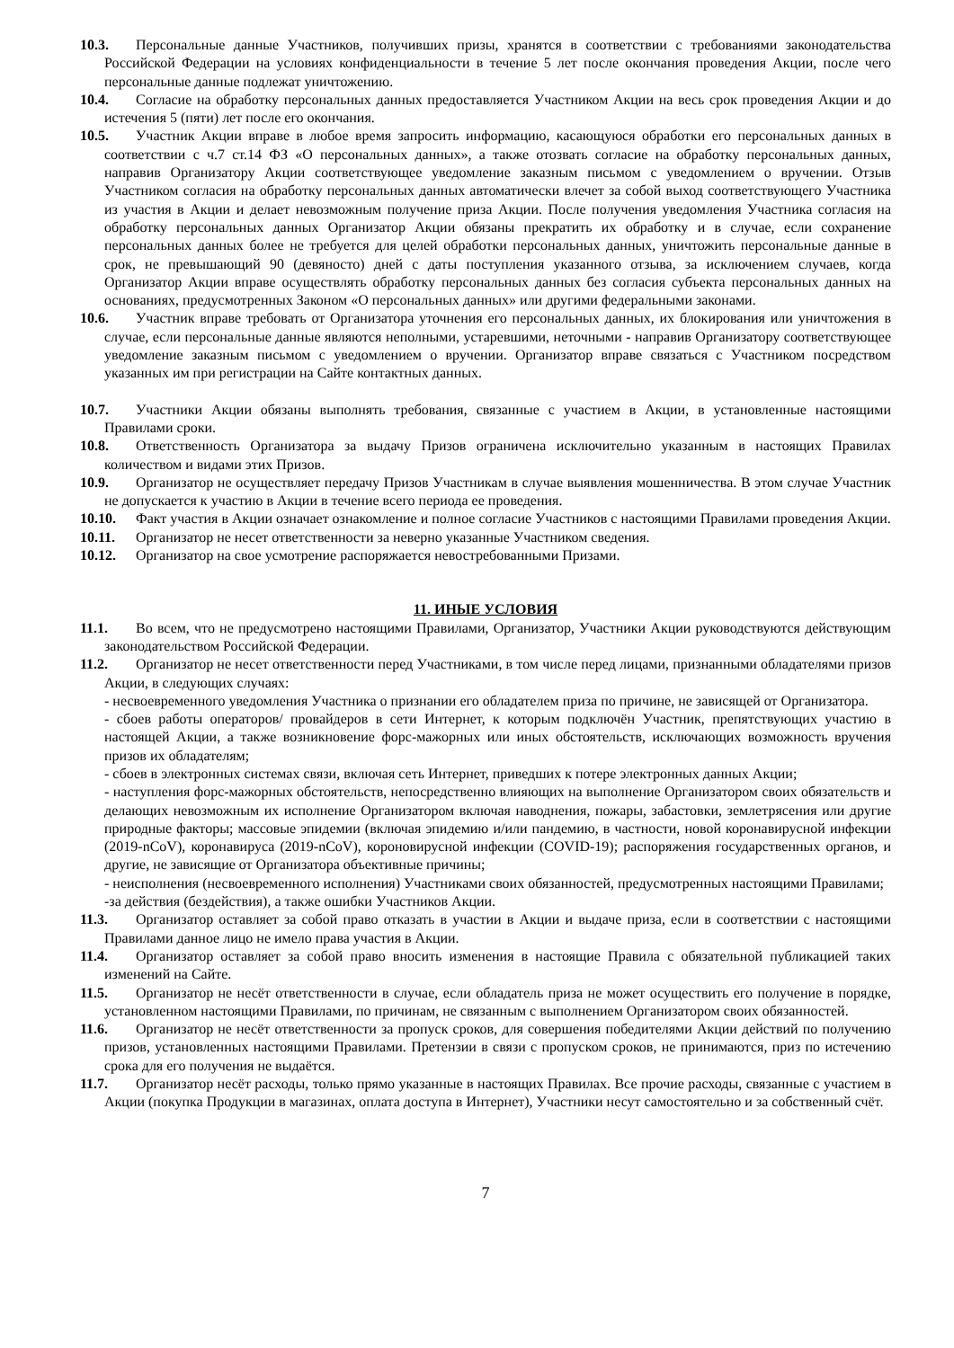10.3. Персональные данные Участников, получивших призы, хранятся в соответствии с требованиями законодательства Российской Федерации на условиях конфиденциальности в течение 5 лет после окончания проведения Акции, после чего персональные данные подлежат уничтожению.
10.4. Согласие на обработку персональных данных предоставляется Участником Акции на весь срок проведения Акции и до истечения 5 (пяти) лет после его окончания.
10.5. Участник Акции вправе в любое время запросить информацию, касающуюся обработки его персональных данных в соответствии с ч.7 ст.14 ФЗ «О персональных данных», а также отозвать согласие на обработку персональных данных, направив Организатору Акции соответствующее уведомление заказным письмом с уведомлением о вручении. Отзыв Участником согласия на обработку персональных данных автоматически влечет за собой выход соответствующего Участника из участия в Акции и делает невозможным получение приза Акции. После получения уведомления Участника согласия на обработку персональных данных Организатор Акции обязаны прекратить их обработку и в случае, если сохранение персональных данных более не требуется для целей обработки персональных данных, уничтожить персональные данные в срок, не превышающий 90 (девяносто) дней с даты поступления указанного отзыва, за исключением случаев, когда Организатор Акции вправе осуществлять обработку персональных данных без согласия субъекта персональных данных на основаниях, предусмотренных Законом «О персональных данных» или другими федеральными законами.
10.6. Участник вправе требовать от Организатора уточнения его персональных данных, их блокирования или уничтожения в случае, если персональные данные являются неполными, устаревшими, неточными - направив Организатору соответствующее уведомление заказным письмом с уведомлением о вручении. Организатор вправе связаться с Участником посредством указанных им при регистрации на Сайте контактных данных.
10.7. Участники Акции обязаны выполнять требования, связанные с участием в Акции, в установленные настоящими Правилами сроки.
10.8. Ответственность Организатора за выдачу Призов ограничена исключительно указанным в настоящих Правилах количеством и видами этих Призов.
10.9. Организатор не осуществляет передачу Призов Участникам в случае выявления мошенничества. В этом случае Участник не допускается к участию в Акции в течение всего периода ее проведения.
10.10. Факт участия в Акции означает ознакомление и полное согласие Участников с настоящими Правилами проведения Акции.
10.11. Организатор не несет ответственности за неверно указанные Участником сведения.
10.12. Организатор на свое усмотрение распоряжается невостребованными Призами.
11. ИНЫЕ УСЛОВИЯ
11.1. Во всем, что не предусмотрено настоящими Правилами, Организатор, Участники Акции руководствуются действующим законодательством Российской Федерации.
11.2. Организатор не несет ответственности перед Участниками, в том числе перед лицами, признанными обладателями призов Акции, в следующих случаях:
- несвоевременного уведомления Участника о признании его обладателем приза по причине, не зависящей от Организатора.
- сбоев работы операторов/ провайдеров в сети Интернет, к которым подключён Участник, препятствующих участию в настоящей Акции, а также возникновение форс-мажорных или иных обстоятельств, исключающих возможность вручения призов их обладателям;
- сбоев в электронных системах связи, включая сеть Интернет, приведших к потере электронных данных Акции;
- наступления форс-мажорных обстоятельств, непосредственно влияющих на выполнение Организатором своих обязательств и делающих невозможным их исполнение Организатором включая наводнения, пожары, забастовки, землетрясения или другие природные факторы; массовые эпидемии (включая эпидемию и/или пандемию, в частности, новой коронавирусной инфекции (2019-nCoV), коронавируса (2019-nCoV), короновирусной инфекции (COVID-19); распоряжения государственных органов, и другие, не зависящие от Организатора объективные причины;
- неисполнения (несвоевременного исполнения) Участниками своих обязанностей, предусмотренных настоящими Правилами;
-за действия (бездействия), а также ошибки Участников Акции.
11.3. Организатор оставляет за собой право отказать в участии в Акции и выдаче приза, если в соответствии с настоящими Правилами данное лицо не имело права участия в Акции.
11.4. Организатор оставляет за собой право вносить изменения в настоящие Правила с обязательной публикацией таких изменений на Сайте.
11.5. Организатор не несёт ответственности в случае, если обладатель приза не может осуществить его получение в порядке, установленном настоящими Правилами, по причинам, не связанным с выполнением Организатором своих обязанностей.
11.6. Организатор не несёт ответственности за пропуск сроков, для совершения победителями Акции действий по получению призов, установленных настоящими Правилами. Претензии в связи с пропуском сроков, не принимаются, приз по истечению срока для его получения не выдаётся.
11.7. Организатор несёт расходы, только прямо указанные в настоящих Правилах. Все прочие расходы, связанные с участием в Акции (покупка Продукции в магазинах, оплата доступа в Интернет), Участники несут самостоятельно и за собственный счёт.
7